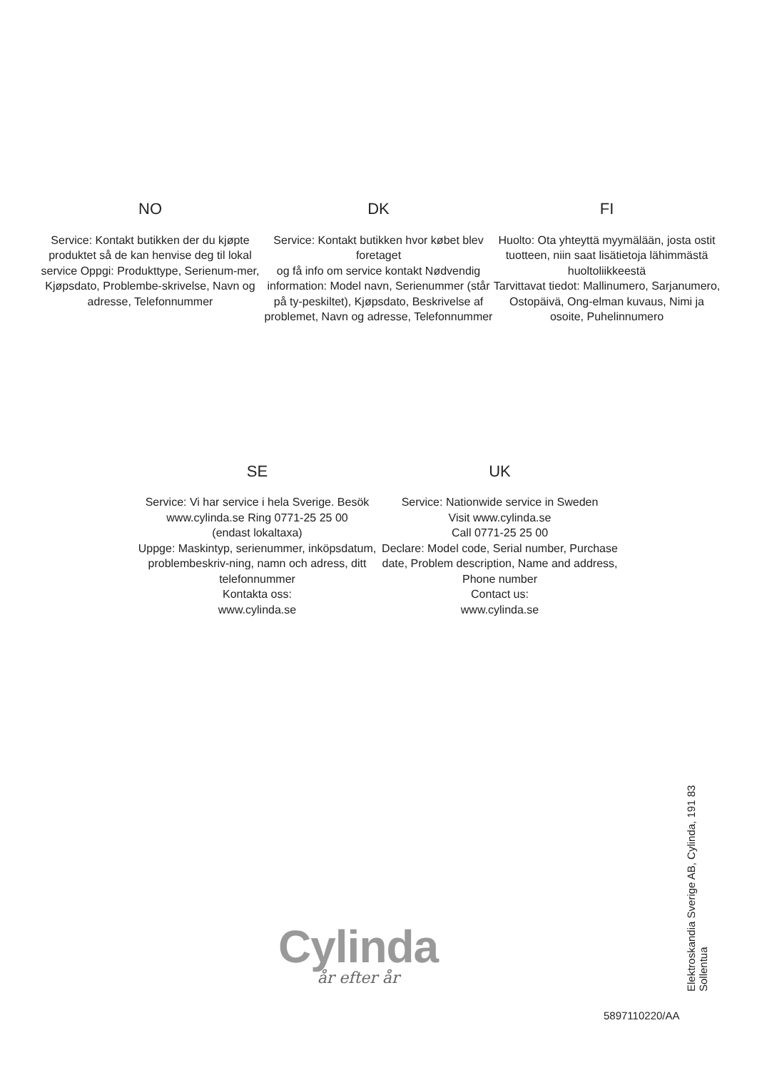NO
Service: Kontakt butikken der du kjøpte produktet så de kan henvise deg til lokal service Oppgi: Produkttype, Serienum-mer, Kjøpsdato, Problembe-skrivelse, Navn og adresse, Telefonnummer
DK
Service: Kontakt butikken hvor købet blev foretaget
og få info om service kontakt Nødvendig information: Model navn, Serienummer (står på ty-peskiltet), Kjøpsdato, Beskrivelse af problemet, Navn og adresse, Telefonnummer
FI
Huolto: Ota yhteyttä myymälään, josta ostit tuotteen, niin saat lisätietoja lähimmästä huoltoliikkeestä
Tarvittavat tiedot: Mallinumero, Sarjanumero, Ostopäivä, Ong-elman kuvaus, Nimi ja osoite, Puhelinnumero
SE
Service: Vi har service i hela Sverige. Besök www.cylinda.se Ring 0771-25 25 00
(endast lokaltaxa)
Uppge: Maskintyp, serienummer, inköpsdatum, problembeskriv-ning, namn och adress, ditt telefonnummer
Kontakta oss:
www.cylinda.se
UK
Service: Nationwide service in Sweden
Visit www.cylinda.se
Call 0771-25 25 00
Declare: Model code, Serial number, Purchase date, Problem description, Name and address, Phone number
Contact us:
www.cylinda.se
Cylinda
år efter år
Elektroskandia Sverige AB, Cylinda, 191 83 Sollentua
5897110220/AA